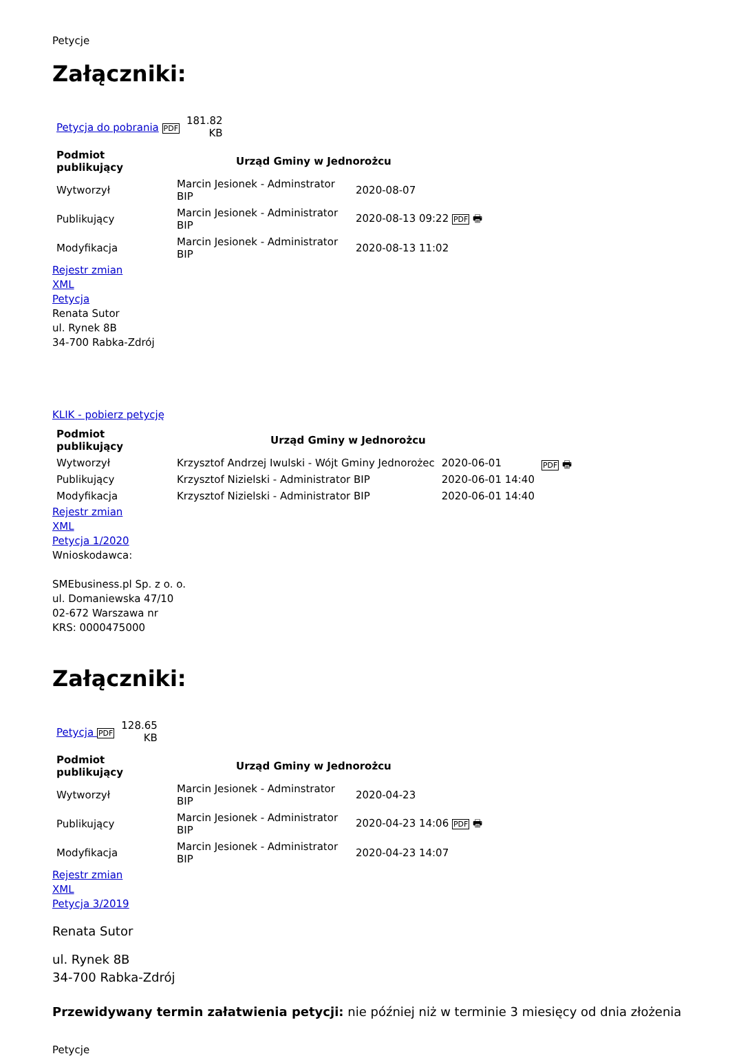Petycje
Załączniki:
| Petycja do pobrania PDF | 181.82 KB |
| Podmiot publikujący | Urząd Gminy w Jednorożcu | |
| --- | --- | --- |
| Wytworzył | Marcin Jesionek - Adminstrator BIP | 2020-08-07 |
| Publikujący | Marcin Jesionek - Administrator BIP | 2020-08-13 09:22 PDF 🖶 |
| Modyfikacja | Marcin Jesionek - Administrator BIP | 2020-08-13 11:02 |
Rejestr zmian
XML
Petycja
Renata Sutor
ul. Rynek 8B
34-700 Rabka-Zdrój
KLIK - pobierz petycję
| Podmiot publikujący | Urząd Gminy w Jednorożcu | | PDF 🖶 |
| Wytworzył | Krzysztof Andrzej Iwulski - Wójt Gminy Jednorożec | 2020-06-01 | |
| Publikujący | Krzysztof Nizielski - Administrator BIP | 2020-06-01 14:40 | |
| Modyfikacja | Krzysztof Nizielski - Administrator BIP | 2020-06-01 14:40 | |
Rejestr zmian
XML
Petycja 1/2020
Wnioskodawca:
SMEbusiness.pl Sp. z o. o.
ul. Domaniewska 47/10
02-672 Warszawa nr
KRS: 0000475000
Załączniki:
| Petycja PDF | 128.65 KB |
| Podmiot publikujący | Urząd Gminy w Jednorożcu | |
| --- | --- | --- |
| Wytworzył | Marcin Jesionek - Adminstrator BIP | 2020-04-23 |
| Publikujący | Marcin Jesionek - Administrator BIP | 2020-04-23 14:06 PDF 🖶 |
| Modyfikacja | Marcin Jesionek - Administrator BIP | 2020-04-23 14:07 |
Rejestr zmian
XML
Petycja 3/2019
Renata Sutor
ul. Rynek 8B
34-700 Rabka-Zdrój
Przewidywany termin załatwienia petycji: nie później niż w terminie 3 miesięcy od dnia złożenia
Petycje